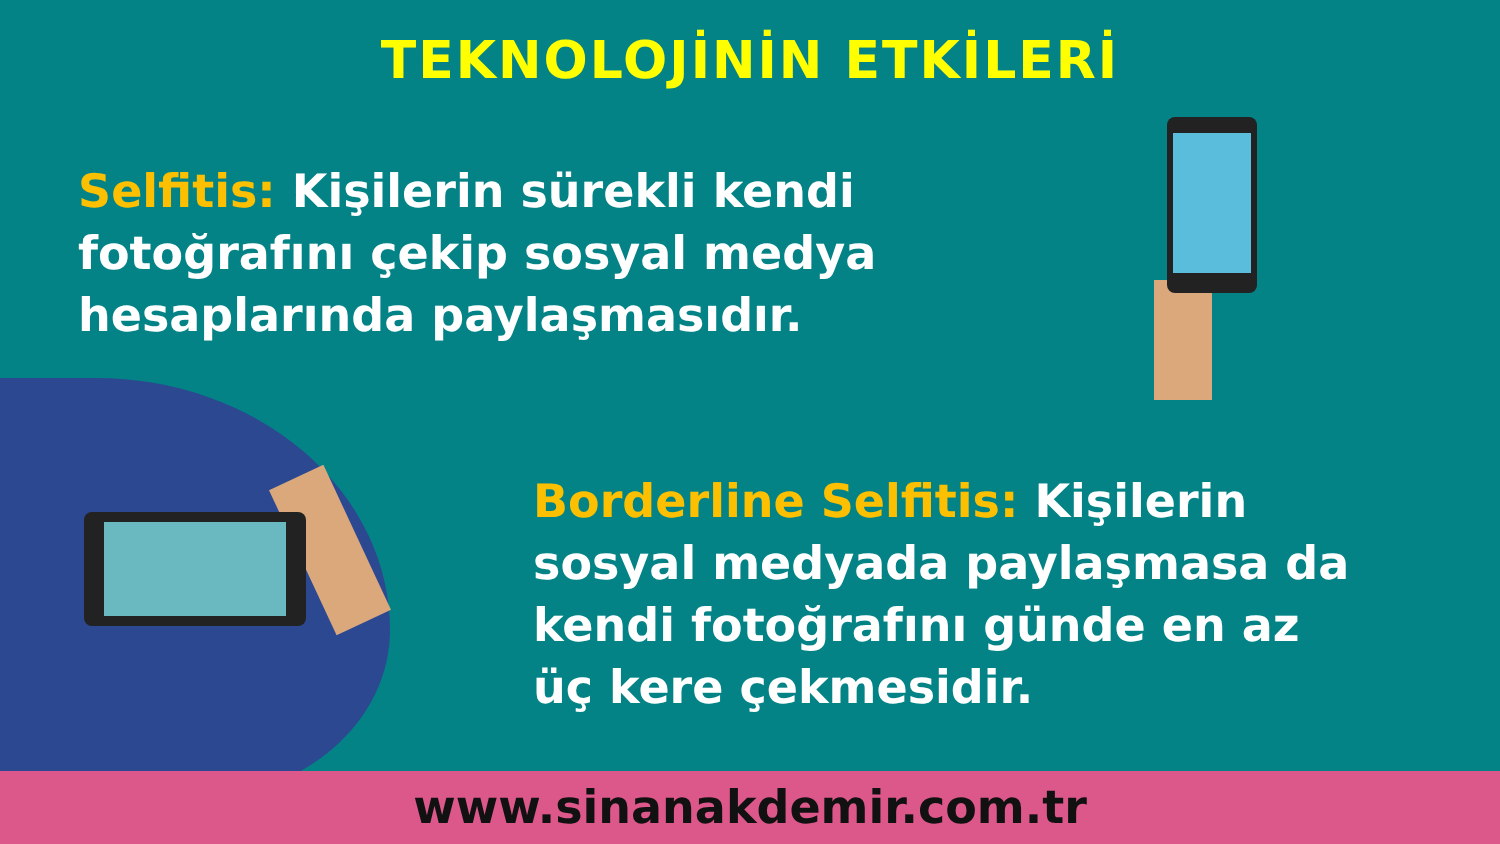TEKNOLOJİNİN ETKİLERİ
Selfitis: Kişilerin sürekli kendi fotoğrafını çekip sosyal medya hesaplarında paylaşmasıdır.
Borderline Selfitis: Kişilerin sosyal medyada paylaşmasa da kendi fotoğrafını günde en az
üç kere çekmesidir.
www.sinanakdemir.com.tr